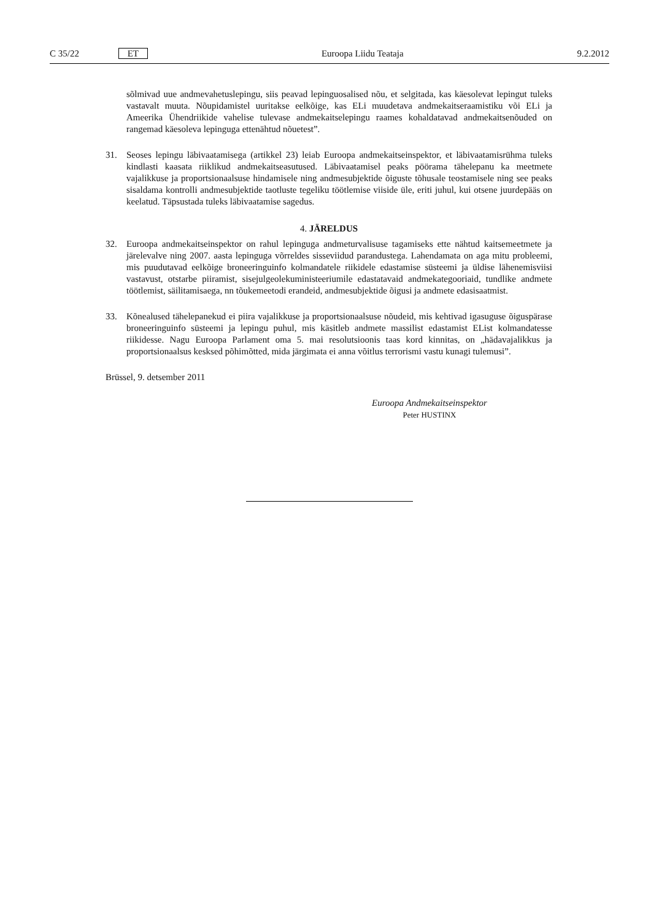C 35/22 ET Euroopa Liidu Teataja 9.2.2012
sõlmivad uue andmevahetuslepingu, siis peavad lepinguosalised nõu, et selgitada, kas käesolevat lepingut tuleks vastavalt muuta. Nõupidamistel uuritakse eelkõige, kas ELi muudetava andmekaitseraa­mistiku või ELi ja Ameerika Ühendriikide vahelise tulevase andmekaitselepingu raames kohaldatavad andmekaitsenõuded on rangemad käesoleva lepinguga ettenähtud nõuetest”.
31. Seoses lepingu läbivaatamisega (artikkel 23) leiab Euroopa andmekaitseinspektor, et läbivaatamisrühma tuleks kindlasti kaasata riiklikud andmekaitseasutused. Läbivaatamisel peaks pöörama tähelepanu ka meetmete vajalikkuse ja proportsionaalsuse hindamisele ning andmesubjektide õiguste tõhusale teosta­misele ning see peaks sisaldama kontrolli andmesubjektide taotluste tegeliku töötlemise viiside üle, eriti juhul, kui otsene juurdepääs on keelatud. Täpsustada tuleks läbivaatamise sagedus.
4. JÄRELDUS
32. Euroopa andmekaitseinspektor on rahul lepinguga andmeturvalisuse tagamiseks ette nähtud kaitsemeet­mete ja järelevalve ning 2007. aasta lepinguga võrreldes sisseviidud parandustega. Lahendamata on aga mitu probleemi, mis puudutavad eelkõige broneeringuinfo kolmandatele riikidele edastamise süsteemi ja üldise lähenemisviisi vastavust, otstarbe piiramist, sisejulgeolekuministeeriumile edastatavaid andme­kategooriaid, tundlike andmete töötlemist, säilitamisaega, nn tõukemeetodi erandeid, andmesubjektide õigusi ja andmete edasisaatmist.
33. Kõnealused tähelepanekud ei piira vajalikkuse ja proportsionaalsuse nõudeid, mis kehtivad igasuguse õiguspärase broneeringuinfo süsteemi ja lepingu puhul, mis käsitleb andmete massilist edastamist EList kolmandatesse riikidesse. Nagu Euroopa Parlament oma 5. mai resolutsioonis taas kord kinnitas, on „hädavajalikkus ja proportsionaalsus kesksed põhimõtted, mida järgimata ei anna võitlus terrorismi vastu kunagi tulemusi”.
Brüssel, 9. detsember 2011
Euroopa Andmekaitseinspektor
Peter HUSTINX